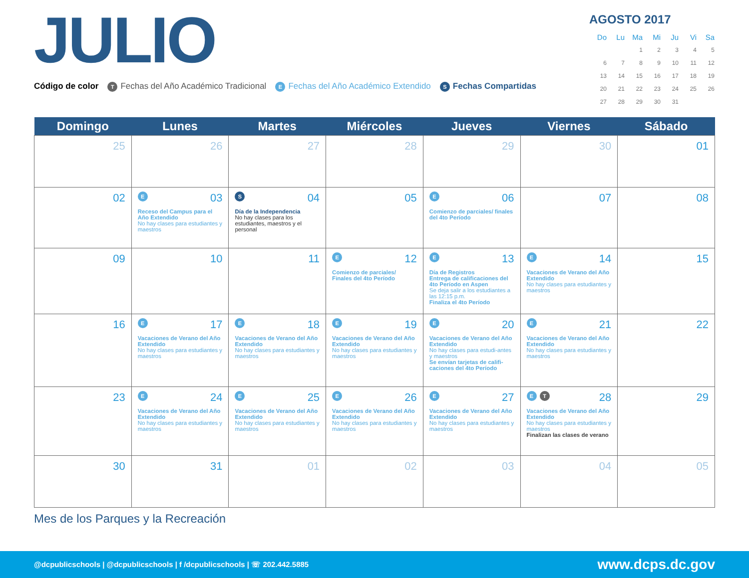JULIO
Código de color T Fechas del Año Académico Tradicional E Fechas del Año Académico Extendido S Fechas Compartidas
AGOSTO 2017
| Do | Lu | Ma | Mi | Ju | Vi | Sa |
| --- | --- | --- | --- | --- | --- | --- |
| | | 1 | 2 | 3 | 4 | 5 |
| 6 | 7 | 8 | 9 | 10 | 11 | 12 |
| 13 | 14 | 15 | 16 | 17 | 18 | 19 |
| 20 | 21 | 22 | 23 | 24 | 25 | 26 |
| 27 | 28 | 29 | 30 | 31 | | |
| Domingo | Lunes | Martes | Miércoles | Jueves | Viernes | Sábado |
| --- | --- | --- | --- | --- | --- | --- |
| 25 | 26 | 27 | 28 | 29 | 30 | 01 |
| 02 | E 03 Receso del Campus para el Año Extendido No hay clases para estudiantes y maestros | S 04 Día de la Independencia No hay clases para los estudiantes, maestros y el personal | 05 | E 06 Comienzo de parciales/ finales del 4to Período | 07 | 08 |
| 09 | 10 | 11 | E 12 Comienzo de parciales/ Finales del 4to Período | E 13 Día de Registros Entrega de calificaciones del 4to Período en Aspen Se deja salir a los estudiantes a las 12:15 p.m. Finaliza el 4to Período | E 14 Vacaciones de Verano del Año Extendido No hay clases para estudiantes y maestros | 15 |
| 16 | E 17 Vacaciones de Verano del Año Extendido No hay clases para estudiantes y maestros | E 18 Vacaciones de Verano del Año Extendido No hay clases para estudiantes y maestros | E 19 Vacaciones de Verano del Año Extendido No hay clases para estudiantes y maestros | E 20 Vacaciones de Verano del Año Extendido No hay clases para estudi-antes y maestros Se envían tarjetas de califi-caciones del 4to Período | E 21 Vacaciones de Verano del Año Extendido No hay clases para estudiantes y maestros | 22 |
| 23 | E 24 Vacaciones de Verano del Año Extendido No hay clases para estudiantes y maestros | E 25 Vacaciones de Verano del Año Extendido No hay clases para estudiantes y maestros | E 26 Vacaciones de Verano del Año Extendido No hay clases para estudiantes y maestros | E 27 Vacaciones de Verano del Año Extendido No hay clases para estudiantes y maestros | E T 28 Vacaciones de Verano del Año Extendido No hay clases para estudiantes y maestros Finalizan las clases de verano | 29 |
| 30 | 31 | 01 | 02 | 03 | 04 | 05 |
Mes de los Parques y la Recreación
@dcpublicschools | @dcpublicschools | f /dcpublicschools | ☏ 202.442.5885 www.dcps.dc.gov